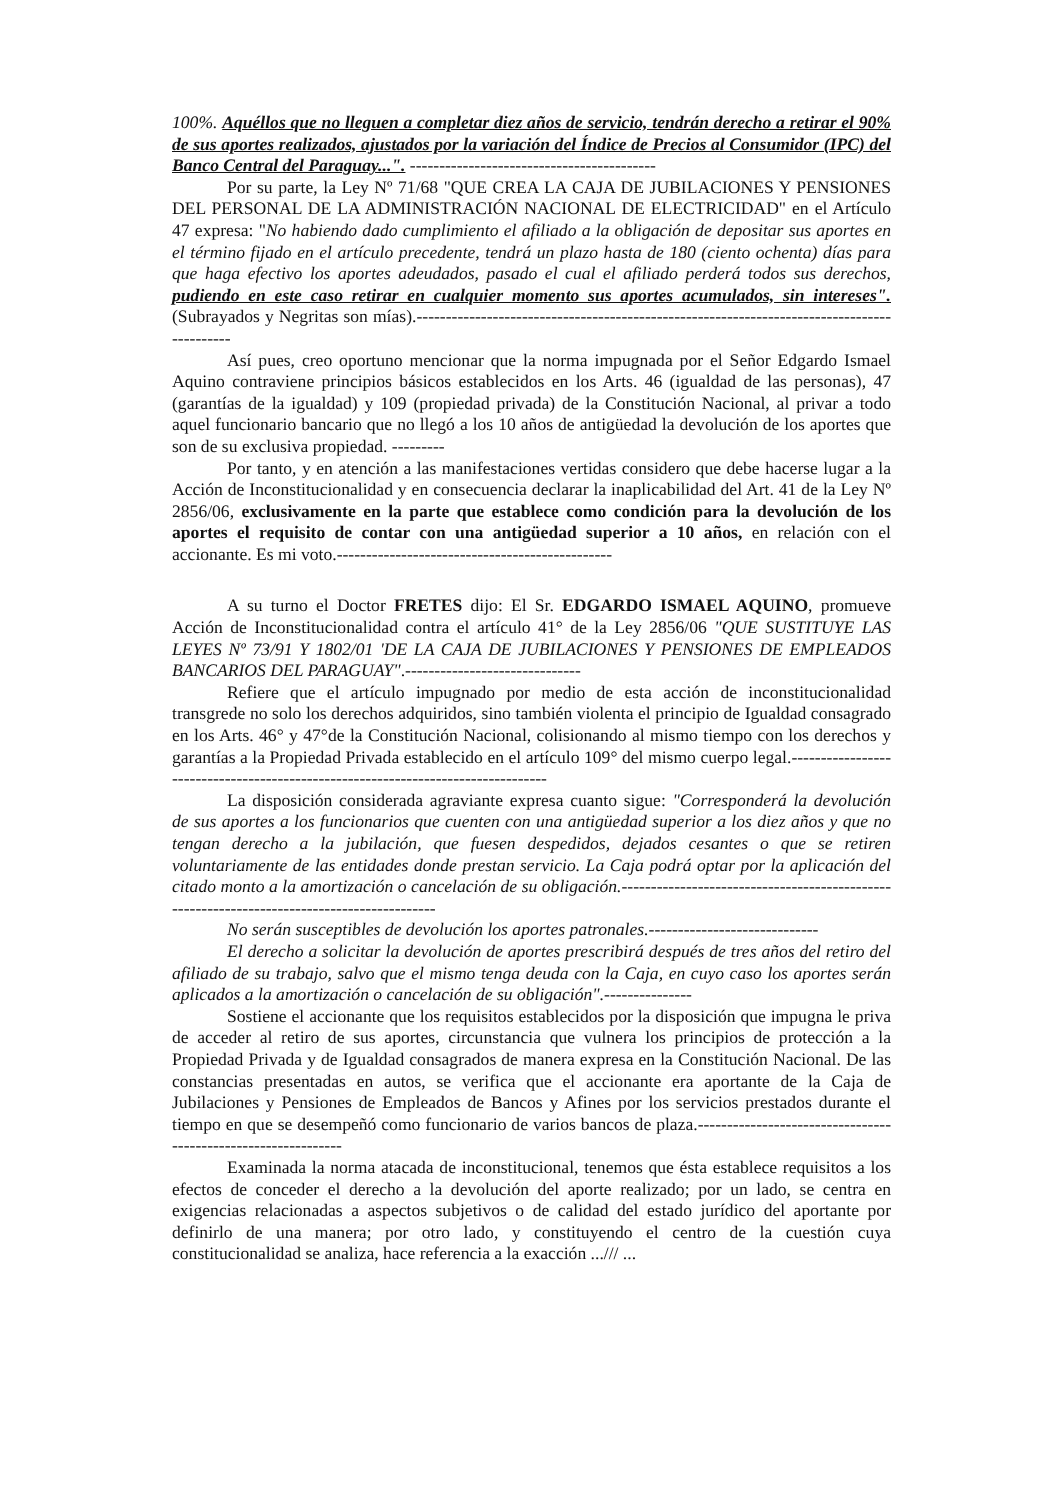100%. Aquéllos que no lleguen a completar diez años de servicio, tendrán derecho a retirar el 90% de sus aportes realizados, ajustados por la variación del Índice de Precios al Consumidor (IPC) del Banco Central del Paraguay...". ------------------------------------------
Por su parte, la Ley Nº 71/68 "QUE CREA LA CAJA DE JUBILACIONES Y PENSIONES DEL PERSONAL DE LA ADMINISTRACIÓN NACIONAL DE ELECTRICIDAD" en el Artículo 47 expresa: "No habiendo dado cumplimiento el afiliado a la obligación de depositar sus aportes en el término fijado en el artículo precedente, tendrá un plazo hasta de 180 (ciento ochenta) días para que haga efectivo los aportes adeudados, pasado el cual el afiliado perderá todos sus derechos, pudiendo en este caso retirar en cualquier momento sus aportes acumulados, sin intereses". (Subrayados y Negritas son mías).-------------------------------------------------------------------------------------------
Así pues, creo oportuno mencionar que la norma impugnada por el Señor Edgardo Ismael Aquino contraviene principios básicos establecidos en los Arts. 46 (igualdad de las personas), 47 (garantías de la igualdad) y 109 (propiedad privada) de la Constitución Nacional, al privar a todo aquel funcionario bancario que no llegó a los 10 años de antigüedad la devolución de los aportes que son de su exclusiva propiedad. ---------
Por tanto, y en atención a las manifestaciones vertidas considero que debe hacerse lugar a la Acción de Inconstitucionalidad y en consecuencia declarar la inaplicabilidad del Art. 41 de la Ley Nº 2856/06, exclusivamente en la parte que establece como condición para la devolución de los aportes el requisito de contar con una antigüedad superior a 10 años, en relación con el accionante. Es mi voto.-----------------------------------------------
A su turno el Doctor FRETES dijo: El Sr. EDGARDO ISMAEL AQUINO, promueve Acción de Inconstitucionalidad contra el artículo 41° de la Ley 2856/06 "QUE SUSTITUYE LAS LEYES Nº 73/91 Y 1802/01 'DE LA CAJA DE JUBILACIONES Y PENSIONES DE EMPLEADOS BANCARIOS DEL PARAGUAY".------------------------------
Refiere que el artículo impugnado por medio de esta acción de inconstitucionalidad transgrede no solo los derechos adquiridos, sino también violenta el principio de Igualdad consagrado en los Arts. 46° y 47°de la Constitución Nacional, colisionando al mismo tiempo con los derechos y garantías a la Propiedad Privada establecido en el artículo 109° del mismo cuerpo legal.---------------------------------------------------------------------------------
La disposición considerada agraviante expresa cuanto sigue: "Corresponderá la devolución de sus aportes a los funcionarios que cuenten con una antigüedad superior a los diez años y que no tengan derecho a la jubilación, que fuesen despedidos, dejados cesantes o que se retiren voluntariamente de las entidades donde prestan servicio. La Caja podrá optar por la aplicación del citado monto a la amortización o cancelación de su obligación.-------------------------------------------------------------------------------------------
No serán susceptibles de devolución los aportes patronales.-----------------------------
El derecho a solicitar la devolución de aportes prescribirá después de tres años del retiro del afiliado de su trabajo, salvo que el mismo tenga deuda con la Caja, en cuyo caso los aportes serán aplicados a la amortización o cancelación de su obligación".---------------
Sostiene el accionante que los requisitos establecidos por la disposición que impugna le priva de acceder al retiro de sus aportes, circunstancia que vulnera los principios de protección a la Propiedad Privada y de Igualdad consagrados de manera expresa en la Constitución Nacional. De las constancias presentadas en autos, se verifica que el accionante era aportante de la Caja de Jubilaciones y Pensiones de Empleados de Bancos y Afines por los servicios prestados durante el tiempo en que se desempeñó como funcionario de varios bancos de plaza.--------------------------------------------------------------
Examinada la norma atacada de inconstitucional, tenemos que ésta establece requisitos a los efectos de conceder el derecho a la devolución del aporte realizado; por un lado, se centra en exigencias relacionadas a aspectos subjetivos o de calidad del estado jurídico del aportante por definirlo de una manera; por otro lado, y constituyendo el centro de la cuestión cuya constitucionalidad se analiza, hace referencia a la exacción .../// ...